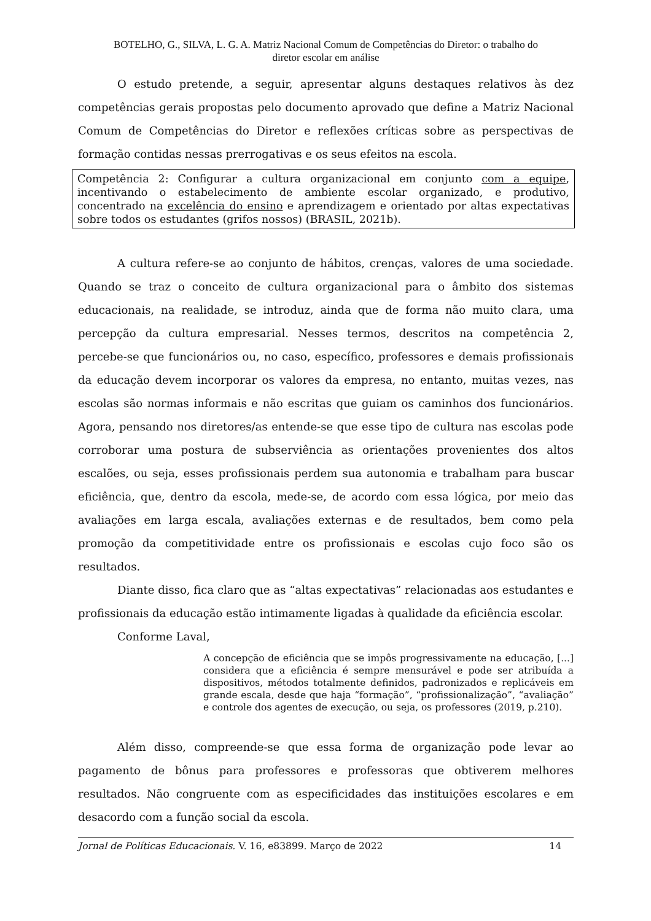BOTELHO, G., SILVA, L. G. A. Matriz Nacional Comum de Competências do Diretor: o trabalho do
diretor escolar em análise
O estudo pretende, a seguir, apresentar alguns destaques relativos às dez competências gerais propostas pelo documento aprovado que define a Matriz Nacional Comum de Competências do Diretor e reflexões críticas sobre as perspectivas de formação contidas nessas prerrogativas e os seus efeitos na escola.
Competência 2: Configurar a cultura organizacional em conjunto com a equipe, incentivando o estabelecimento de ambiente escolar organizado, e produtivo, concentrado na excelência do ensino e aprendizagem e orientado por altas expectativas sobre todos os estudantes (grifos nossos) (BRASIL, 2021b).
A cultura refere-se ao conjunto de hábitos, crenças, valores de uma sociedade. Quando se traz o conceito de cultura organizacional para o âmbito dos sistemas educacionais, na realidade, se introduz, ainda que de forma não muito clara, uma percepção da cultura empresarial. Nesses termos, descritos na competência 2, percebe-se que funcionários ou, no caso, específico, professores e demais profissionais da educação devem incorporar os valores da empresa, no entanto, muitas vezes, nas escolas são normas informais e não escritas que guiam os caminhos dos funcionários. Agora, pensando nos diretores/as entende-se que esse tipo de cultura nas escolas pode corroborar uma postura de subserviência as orientações provenientes dos altos escalões, ou seja, esses profissionais perdem sua autonomia e trabalham para buscar eficiência, que, dentro da escola, mede-se, de acordo com essa lógica, por meio das avaliações em larga escala, avaliações externas e de resultados, bem como pela promoção da competitividade entre os profissionais e escolas cujo foco são os resultados.
Diante disso, fica claro que as “altas expectativas” relacionadas aos estudantes e profissionais da educação estão intimamente ligadas à qualidade da eficiência escolar.
Conforme Laval,
A concepção de eficiência que se impôs progressivamente na educação, [...] considera que a eficiência é sempre mensurável e pode ser atribuída a dispositivos, métodos totalmente definidos, padronizados e replicáveis em grande escala, desde que haja “formação”, “profissionalização”, “avaliação” e controle dos agentes de execução, ou seja, os professores (2019, p.210).
Além disso, compreende-se que essa forma de organização pode levar ao pagamento de bônus para professores e professoras que obtiverem melhores resultados. Não congruente com as especificidades das instituições escolares e em desacordo com a função social da escola.
Jornal de Políticas Educacionais. V. 16, e83899. Março de 2022 14